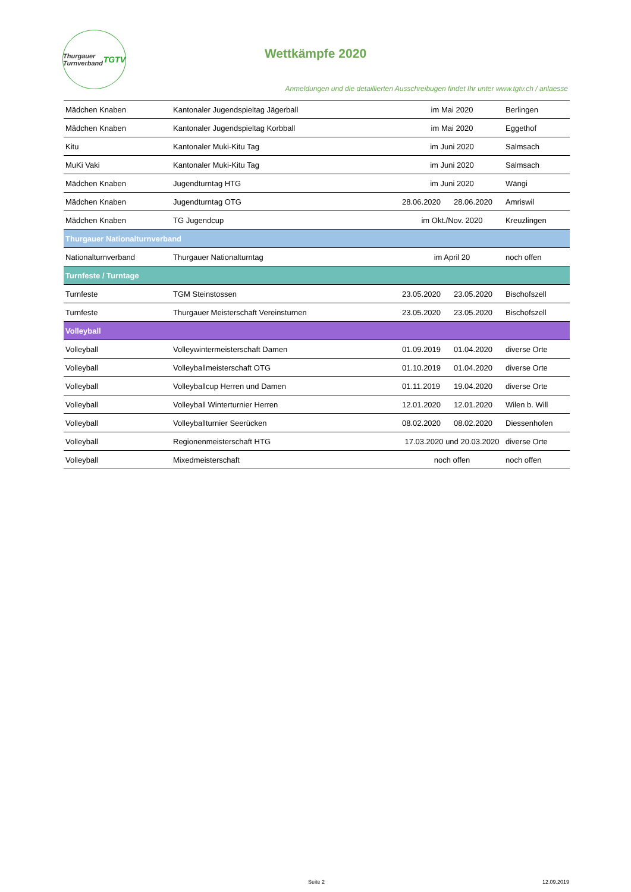Thurgauer Turnverband TGTV
Wettkämpfe 2020
Anmeldungen und die detaillierten Ausschreibugen findet Ihr unter www.tgtv.ch / anlaesse
| Mädchen Knaben | Kantonaler Jugendspieltag Jägerball | im Mai 2020 | | Berlingen |
| Mädchen Knaben | Kantonaler Jugendspieltag Korbball | im Mai 2020 | | Eggethof |
| Kitu | Kantonaler Muki-Kitu Tag | im Juni 2020 | | Salmsach |
| MuKi Vaki | Kantonaler Muki-Kitu Tag | im Juni 2020 | | Salmsach |
| Mädchen Knaben | Jugendturntag HTG | im Juni 2020 | | Wängi |
| Mädchen Knaben | Jugendturntag OTG | 28.06.2020 | 28.06.2020 | Amriswil |
| Mädchen Knaben | TG Jugendcup | im Okt./Nov. 2020 | | Kreuzlingen |
| Thurgauer Nationalturnverband | | | | |
| Nationalturnverband | Thurgauer Nationalturntag | im April 20 | | noch offen |
| Turnfeste / Turntage | | | | |
| Turnfeste | TGM Steinstossen | 23.05.2020 | 23.05.2020 | Bischofszell |
| Turnfeste | Thurgauer Meisterschaft Vereinsturnen | 23.05.2020 | 23.05.2020 | Bischofszell |
| Volleyball | | | | |
| Volleyball | Volleywintermeisterschaft Damen | 01.09.2019 | 01.04.2020 | diverse Orte |
| Volleyball | Volleyballmeisterschaft OTG | 01.10.2019 | 01.04.2020 | diverse Orte |
| Volleyball | Volleyballcup Herren und Damen | 01.11.2019 | 19.04.2020 | diverse Orte |
| Volleyball | Volleyball Winterturnier Herren | 12.01.2020 | 12.01.2020 | Wilen b. Will |
| Volleyball | Volleyballturnier Seerücken | 08.02.2020 | 08.02.2020 | Diessenhofen |
| Volleyball | Regionenmeisterschaft HTG | 17.03.2020 und 20.03.2020 | | diverse Orte |
| Volleyball | Mixedmeisterschaft | noch offen | | noch offen |
Seite 2 12.09.2019